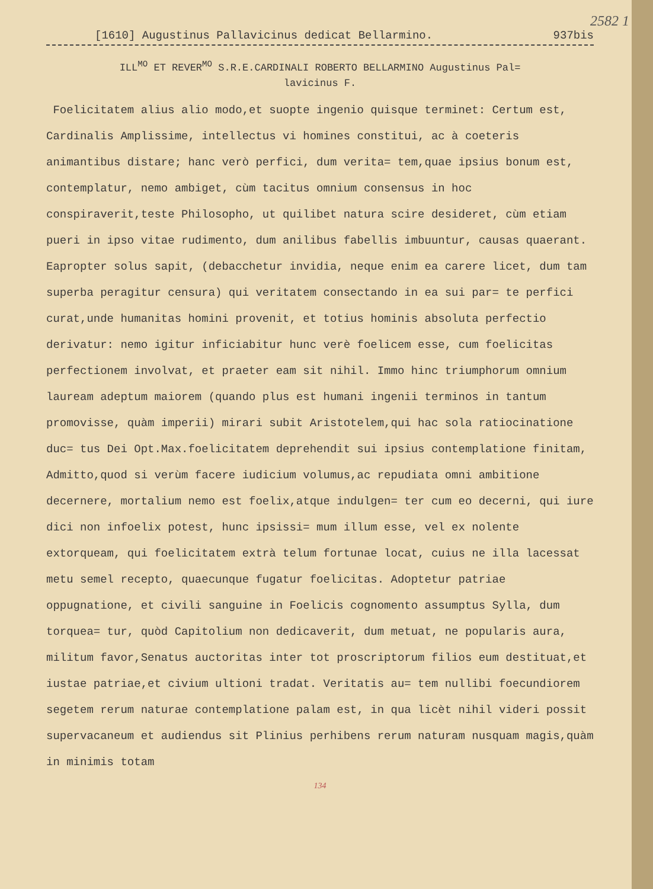2582 1
[1610] Augustinus Pallavicinus dedicat Bellarmino. 937bis
ILL<sup>MO</sup> ET REVER<sup>MO</sup> S.R.E.CARDINALI ROBERTO BELLARMINO Augustinus Pal=
lavicinus F.
Foelicitatem alius alio modo,et suopte ingenio quisque terminet: Certum est, Cardinalis Amplissime, intellectus vi homines constitui, ac à coeteris animantibus distare; hanc verò perfici, dum verita= tem,quae ipsius bonum est, contemplatur, nemo ambiget, cùm tacitus omnium consensus in hoc conspiraverit,teste Philosopho, ut quilibet natura scire desideret, cùm etiam pueri in ipso vitae rudimento, dum anilibus fabellis imbuuntur, causas quaerant. Eapropter solus sapit, (debacchetur invidia, neque enim ea carere licet, dum tam superba peragitur censura) qui veritatem consectando in ea sui par= te perfici curat,unde humanitas homini provenit, et totius hominis absoluta perfectio derivatur: nemo igitur inficiabitur hunc verè foelicem esse, cum foelicitas perfectionem involvat, et praeter eam sit nihil. Immo hinc triumphorum omnium lauream adeptum maiorem (quando plus est humani ingenii terminos in tantum promovisse, quàm imperii) mirari subit Aristotelem,qui hac sola ratiocinatione duc= tus Dei Opt.Max.foelicitatem deprehendit sui ipsius contemplatione finitam, Admitto,quod si verùm facere iudicium volumus,ac repudiata omni ambitione decernere, mortalium nemo est foelix,atque indulgen= ter cum eo decerni, qui iure dici non infoelix potest, hunc ipsissi= mum illum esse, vel ex nolente extorqueam, qui foelicitatem extrà telum fortunae locat, cuius ne illa lacessat metu semel recepto, quaecunque fugatur foelicitas. Adoptetur patriae oppugnatione, et civili sanguine in Foelicis cognomento assumptus Sylla, dum torquea= tur, quòd Capitolium non dedicaverit, dum metuat, ne popularis aura, militum favor,Senatus auctoritas inter tot proscriptorum filios eum destituat,et iustae patriae,et civium ultioni tradat. Veritatis au= tem nullibi foecundiorem segetem rerum naturae contemplatione palam est, in qua licèt nihil videri possit supervacaneum et audiendus sit Plinius perhibens rerum naturam nusquam magis,quàm in minimis totam
134